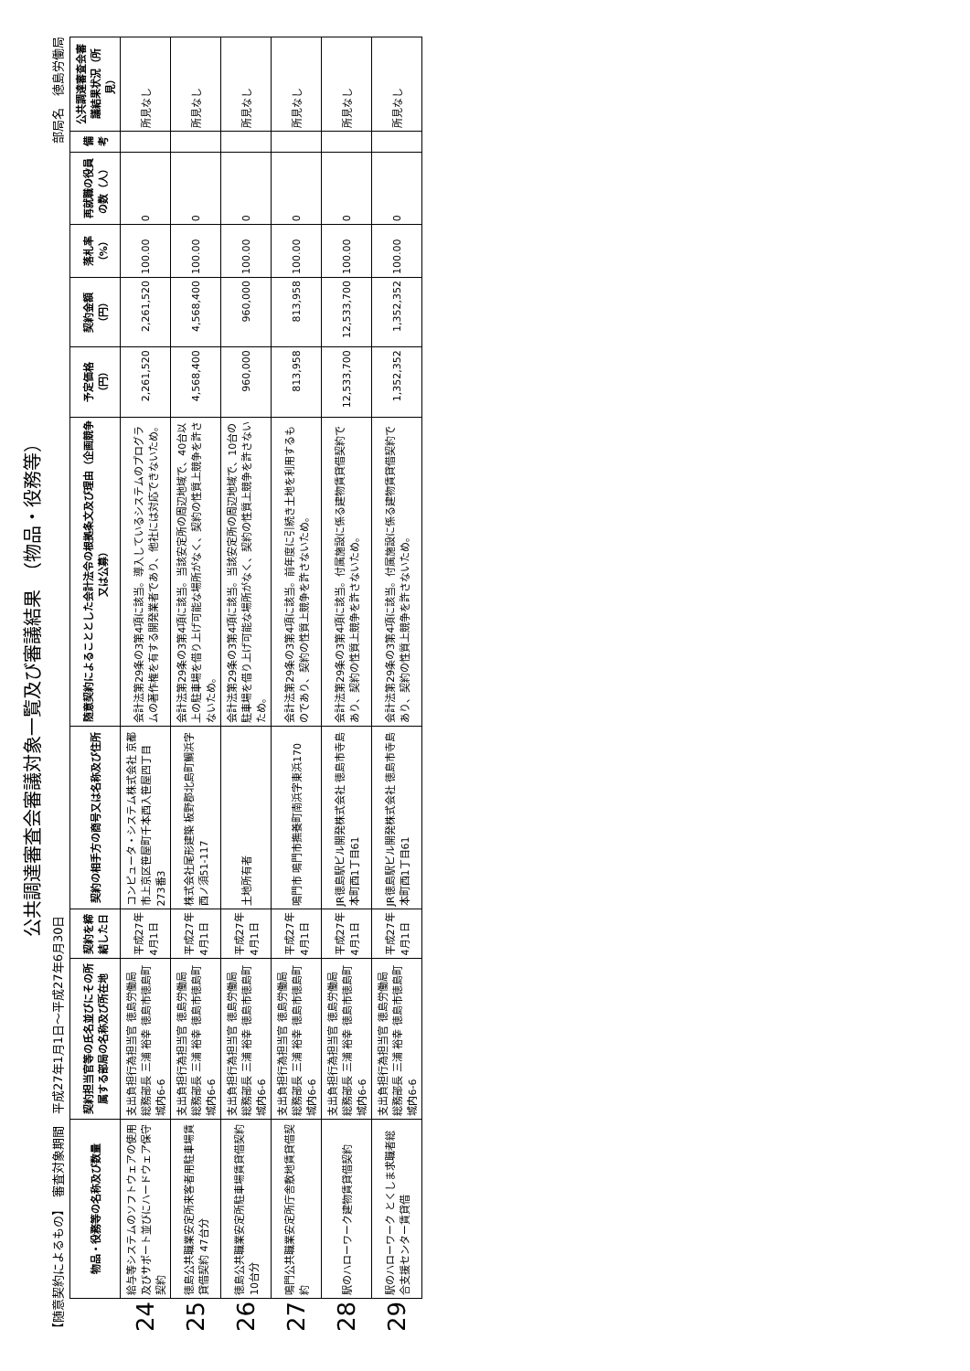公共調達審査会審議対象一覧及び審議結果　（物品・役務等）
【随意契約によるもの】　審査対象期間　平成27年1月1日～平成27年6月30日 部局名　徳島労働局
| | 物品・役務等の名称及び数量 | 契約担当官等の氏名並びにその所属する部局の名称及び所在地 | 契約を締結した日 | 契約の相手方の商号又は名称及び住所 | 随意契約によることとした会計法令の根拠条文及び理由（企画競争又は公募） | 予定価格（円） | 契約金額（円） | 落札率（%） | 再就職の役員の数（人） | 備考 | 公共調達審査会審議結果状況（所見） |
| --- | --- | --- | --- | --- | --- | --- | --- | --- | --- | --- | --- |
| 24 | 給与等システムのソフトウェアの使用及びサポート並びにハードウェア保守契約 | 支出負担行為担当官 徳島労働局総務部長 三浦 裕幸 徳島市徳島町城内6-6 | 平成27年4月1日 | コンピュータ・システム株式会社 京都市上京区笹屋町千本西入笹屋四丁目273番3 | 会計法第29条の3第4項に該当。導入しているシステムのプログラムの著作権を有する開発業者であり、他社には対応できないため。 | 2,261,520 | 2,261,520 | 100.00 | 0 | | 所見なし |
| 25 | 徳島公共職業安定所来客者用駐車場賃貸借契約 47台分 | 支出負担行為担当官 徳島労働局総務部長 三浦 裕幸 徳島市徳島町城内6-6 | 平成27年4月1日 | 株式会社尾形建築 板野郡北島町鯛浜字西ノ須51-117 | 会計法第29条の3第4項に該当。当該安定所の周辺地域で、40台以上の駐車場を借り上げ可能な場所がなく、契約の性質上競争を許さないため。 | 4,568,400 | 4,568,400 | 100.00 | 0 | | 所見なし |
| 26 | 徳島公共職業安定所駐車場賃貸借契約 10台分 | 支出負担行為担当官 徳島労働局総務部長 三浦 裕幸 徳島市徳島町城内6-6 | 平成27年4月1日 | 土地所有者 | 会計法第29条の3第4項に該当。当該安定所の周辺地域で、10台の駐車場を借り上げ可能な場所がなく、契約の性質上競争を許さないため。 | 960,000 | 960,000 | 100.00 | 0 | | 所見なし |
| 27 | 鳴門公共職業安定所庁舎敷地賃貸借契約 | 支出負担行為担当官 徳島労働局総務部長 三浦 裕幸 徳島市徳島町城内6-6 | 平成27年4月1日 | 鳴門市 鳴門市撫養町南浜字東浜170 | 会計法第29条の3第4項に該当。前年度に引続き土地を利用するものであり、契約の性質上競争を許さないため。 | 813,958 | 813,958 | 100.00 | 0 | | 所見なし |
| 28 | 駅のハローワーク建物賃貸借契約 | 支出負担行為担当官 徳島労働局総務部長 三浦 裕幸 徳島市徳島町城内6-6 | 平成27年4月1日 | JR徳島駅ビル開発株式会社 徳島市寺島本町西1丁目61 | 会計法第29条の3第4項に該当。付属施設に係る建物賃貸借契約であり、契約の性質上競争を許さないため。 | 12,533,700 | 12,533,700 | 100.00 | 0 | | 所見なし |
| 29 | 駅のハローワーク とくしま求職者総合支援センター賃貸借 | 支出負担行為担当官 徳島労働局総務部長 三浦 裕幸 徳島市徳島町城内6-6 | 平成27年4月1日 | JR徳島駅ビル開発株式会社 徳島市寺島本町西1丁目61 | 会計法第29条の3第4項に該当。付属施設に係る建物賃貸借契約であり、契約の性質上競争を許さないため。 | 1,352,352 | 1,352,352 | 100.00 | 0 | | 所見なし |